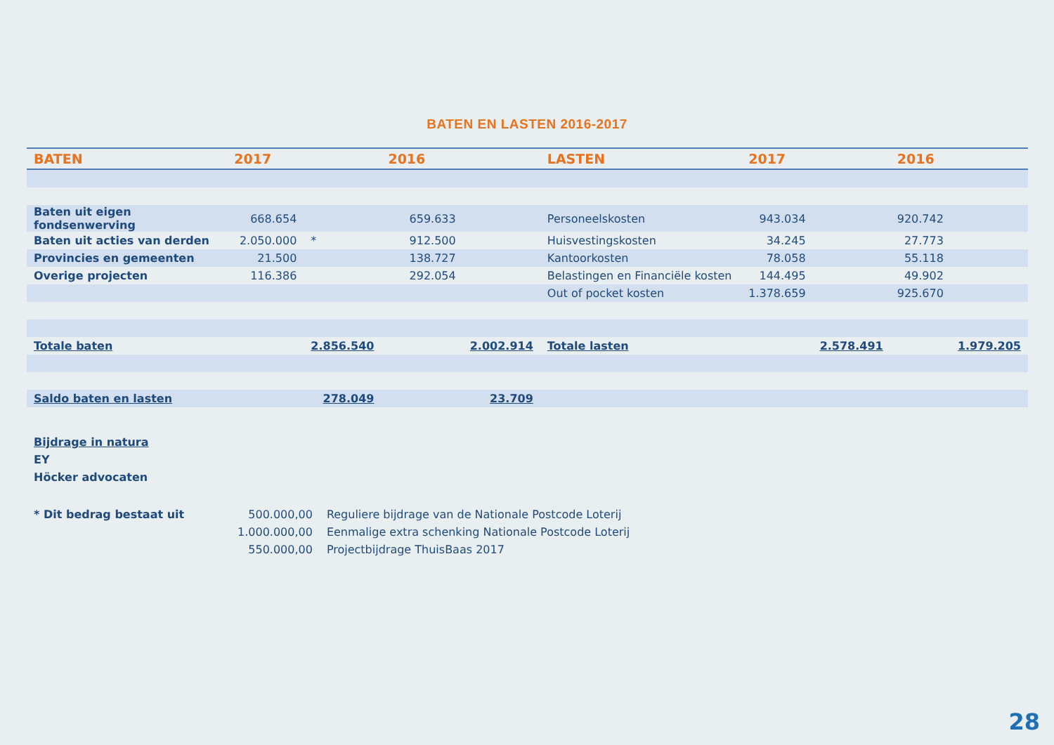BATEN EN LASTEN 2016-2017
| BATEN | 2017 | | 2016 | | LASTEN | 2017 | | 2016 | |
| --- | --- | --- | --- | --- | --- | --- | --- | --- | --- |
| Baten uit eigen fondsenwerving | 668.654 | | 659.633 | | Personeelskosten | 943.034 | | 920.742 | |
| Baten uit acties van derden | 2.050.000 | * | 912.500 | | Huisvestingskosten | 34.245 | | 27.773 | |
| Provincies en gemeenten | 21.500 | | 138.727 | | Kantoorkosten | 78.058 | | 55.118 | |
| Overige projecten | 116.386 | | 292.054 | | Belastingen en Financiële kosten | 144.495 | | 49.902 | |
| | | | | | Out of pocket kosten | 1.378.659 | | 925.670 | |
| Totale baten | | 2.856.540 | | 2.002.914 | Totale lasten | | 2.578.491 | | 1.979.205 |
| Saldo baten en lasten | | 278.049 | | 23.709 | | | | | |
Bijdrage in natura
EY
Höcker advocaten
| * Dit bedrag bestaat uit | 500.000,00 | Reguliere bijdrage van de Nationale Postcode Loterij |
| | 1.000.000,00 | Eenmalige extra schenking Nationale Postcode Loterij |
| | 550.000,00 | Projectbijdrage ThuisBaas 2017 |
28